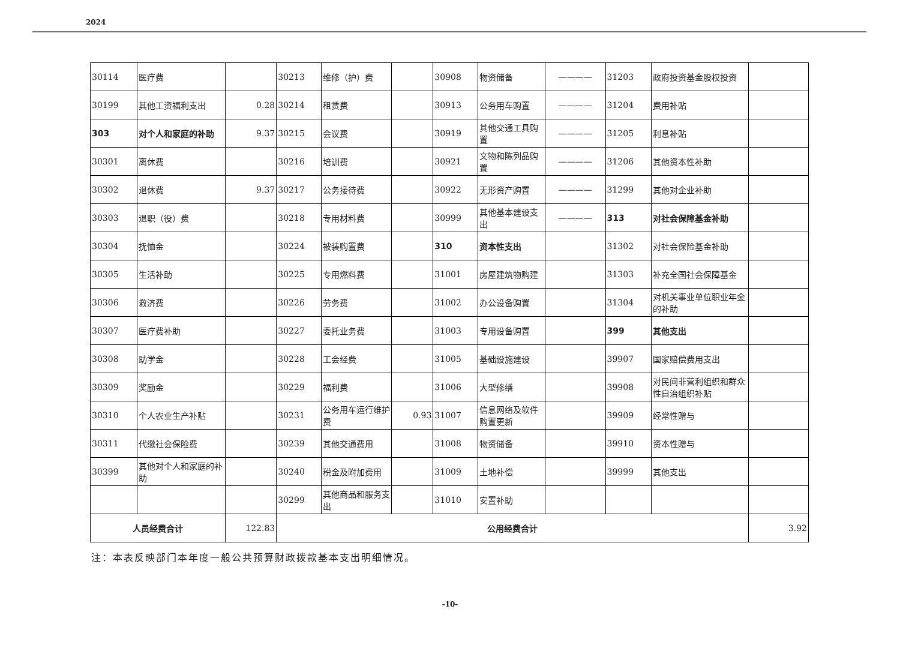2024
| 30114 | 医疗费 | | 30213 | 维修（护）费 | | 30908 | 物资储备 | ———— | 31203 | 政府投资基金股权投资 | |
| 30199 | 其他工资福利支出 | 0.28 | 30214 | 租赁费 | | 30913 | 公务用车购置 | ———— | 31204 | 费用补贴 | |
| 303 | 对个人和家庭的补助 | 9.37 | 30215 | 会议费 | | 30919 | 其他交通工具购置 | ———— | 31205 | 利息补贴 | |
| 30301 | 离休费 | | 30216 | 培训费 | | 30921 | 文物和陈列品购置 | ———— | 31206 | 其他资本性补助 | |
| 30302 | 退休费 | 9.37 | 30217 | 公务接待费 | | 30922 | 无形资产购置 | ———— | 31299 | 其他对企业补助 | |
| 30303 | 退职（役）费 | | 30218 | 专用材料费 | | 30999 | 其他基本建设支出 | ———— | 313 | 对社会保障基金补助 | |
| 30304 | 抚恤金 | | 30224 | 被装购置费 | | 310 | 资本性支出 | | 31302 | 对社会保险基金补助 | |
| 30305 | 生活补助 | | 30225 | 专用燃料费 | | 31001 | 房屋建筑物购建 | | 31303 | 补充全国社会保障基金 | |
| 30306 | 救济费 | | 30226 | 劳务费 | | 31002 | 办公设备购置 | | 31304 | 对机关事业单位职业年金的补助 | |
| 30307 | 医疗费补助 | | 30227 | 委托业务费 | | 31003 | 专用设备购置 | | 399 | 其他支出 | |
| 30308 | 助学金 | | 30228 | 工会经费 | | 31005 | 基础设施建设 | | 39907 | 国家赔偿费用支出 | |
| 30309 | 奖励金 | | 30229 | 福利费 | | 31006 | 大型修缮 | | 39908 | 对民间非营利组织和群众性自治组织补贴 | |
| 30310 | 个人农业生产补贴 | | 30231 | 公务用车运行维护费 | 0.93 | 31007 | 信息网络及软件购置更新 | | 39909 | 经常性赠与 | |
| 30311 | 代缴社会保险费 | | 30239 | 其他交通费用 | | 31008 | 物资储备 | | 39910 | 资本性赠与 | |
| 30399 | 其他对个人和家庭的补助 | | 30240 | 税金及附加费用 | | 31009 | 土地补偿 | | 39999 | 其他支出 | |
| | | | 30299 | 其他商品和服务支出 | | 31010 | 安置补助 | | | | |
| 人员经费合计 | | 122.83 | 公用经费合计 | | | | | | | | 3.92 |
注：本表反映部门本年度一般公共预算财政拨款基本支出明细情况。
-10-